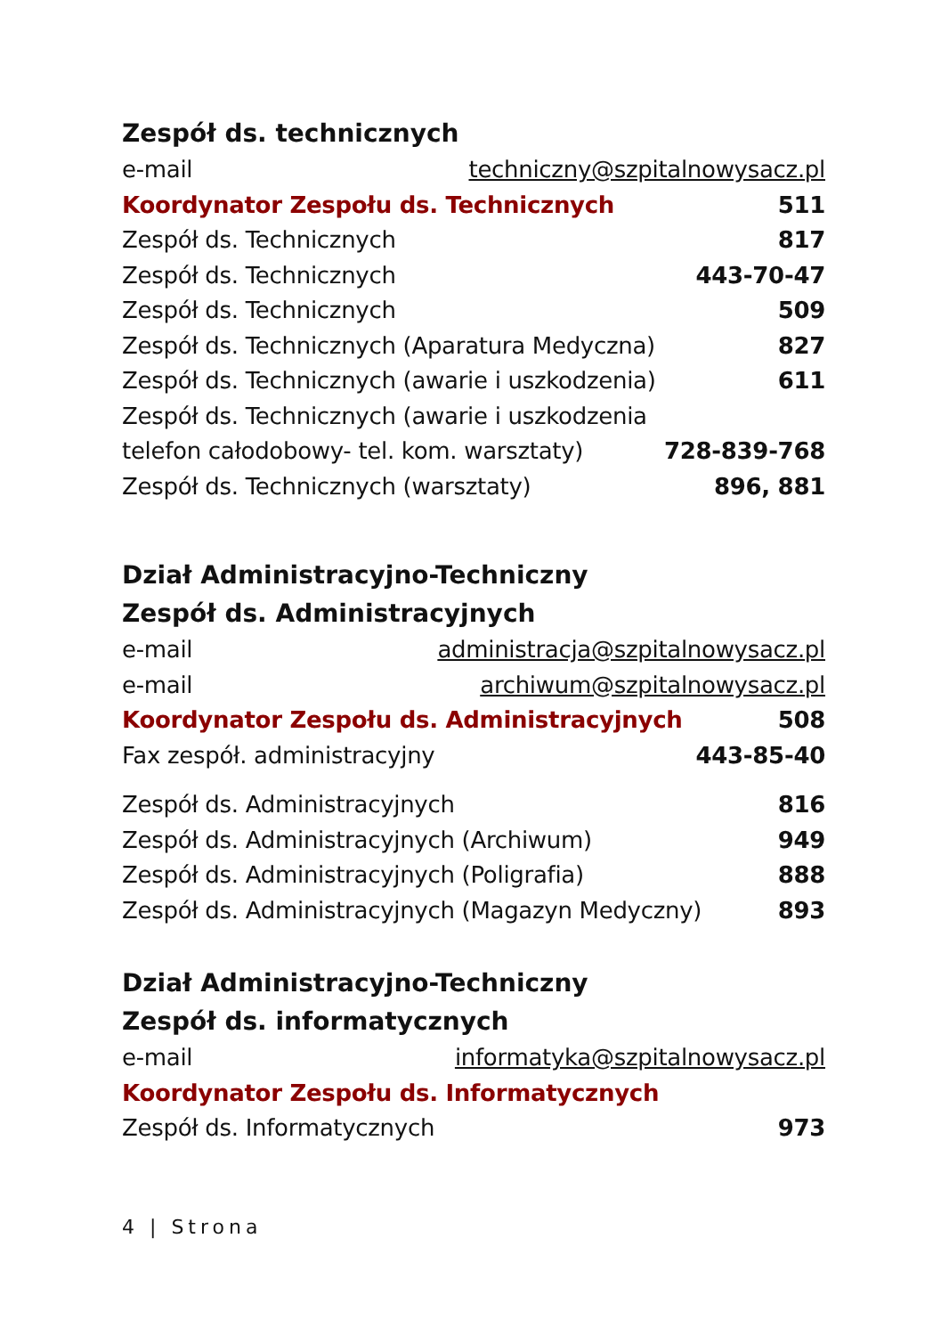Zespół ds. technicznych
e-mail techniczny@szpitalnowysacz.pl
Koordynator Zespołu ds. Technicznych 511
Zespół ds. Technicznych 817
Zespół ds. Technicznych 443-70-47
Zespół ds. Technicznych 509
Zespół ds. Technicznych (Aparatura Medyczna) 827
Zespół ds. Technicznych (awarie i uszkodzenia) 611
Zespół ds. Technicznych (awarie i uszkodzenia
telefon całodobowy- tel. kom. warsztaty) 728-839-768
Zespół ds. Technicznych (warsztaty) 896, 881
Dział Administracyjno-Techniczny
Zespół ds. Administracyjnych
e-mail administracja@szpitalnowysacz.pl
e-mail archiwum@szpitalnowysacz.pl
Koordynator Zespołu ds. Administracyjnych 508
Fax zespół. administracyjny 443-85-40
Zespół ds. Administracyjnych 816
Zespół ds. Administracyjnych (Archiwum) 949
Zespół ds. Administracyjnych (Poligrafia) 888
Zespół ds. Administracyjnych (Magazyn Medyczny) 893
Dział Administracyjno-Techniczny
Zespół ds. informatycznych
e-mail informatyka@szpitalnowysacz.pl
Koordynator Zespołu ds. Informatycznych
Zespół ds. Informatycznych 973
4 | Strona